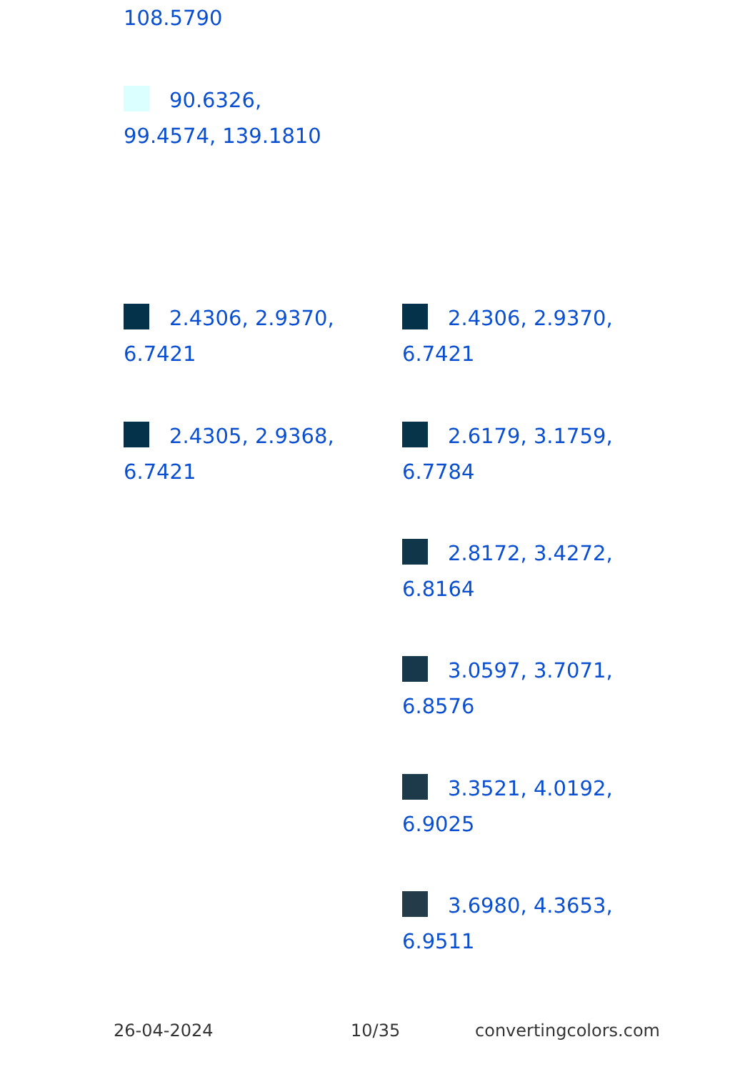108.5790
90.6326, 99.4574, 139.1810
2.4306, 2.9370, 6.7421
2.4305, 2.9368, 6.7421
2.4306, 2.9370, 6.7421
2.6179, 3.1759, 6.7784
2.8172, 3.4272, 6.8164
3.0597, 3.7071, 6.8576
3.3521, 4.0192, 6.9025
3.6980, 4.3653, 6.9511
26-04-2024 10/35 convertingcolors.com